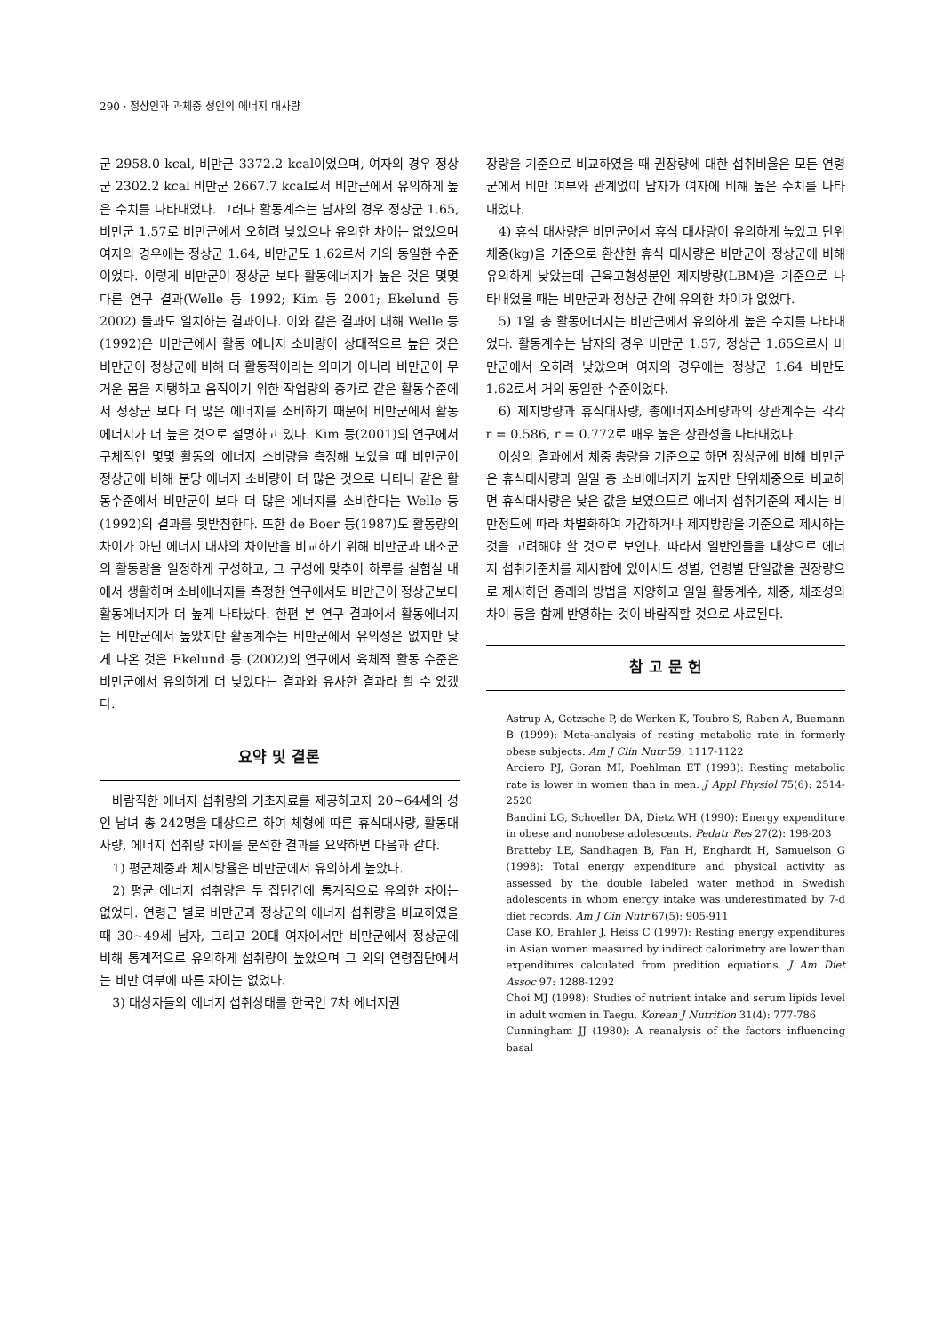290 · 정상인과 과체중 성인의 에너지 대사량
군 2958.0 kcal, 비만군 3372.2 kcal이었으며, 여자의 경우 정상군 2302.2 kcal 비만군 2667.7 kcal로서 비만군에서 유의하게 높은 수치를 나타내었다. 그러나 활동계수는 남자의 경우 정상군 1.65, 비만군 1.57로 비만군에서 오히려 낮았으나 유의한 차이는 없었으며 여자의 경우에는 정상군 1.64, 비만군도 1.62로서 거의 동일한 수준이었다. 이렇게 비만군이 정상군 보다 활동에너지가 높은 것은 몇몇 다른 연구 결과(Welle 등 1992; Kim 등 2001; Ekelund 등 2002) 들과도 일치하는 결과이다. 이와 같은 결과에 대해 Welle 등(1992)은 비만군에서 활동 에너지 소비량이 상대적으로 높은 것은 비만군이 정상군에 비해 더 활동적이라는 의미가 아니라 비만군이 무거운 몸을 지탱하고 움직이기 위한 작업량의 증가로 같은 활동수준에서 정상군 보다 더 많은 에너지를 소비하기 때문에 비만군에서 활동에너지가 더 높은 것으로 설명하고 있다. Kim 등(2001)의 연구에서 구체적인 몇몇 활동의 에너지 소비량을 측정해 보았을 때 비만군이 정상군에 비해 분당 에너지 소비량이 더 많은 것으로 나타나 같은 활동수준에서 비만군이 보다 더 많은 에너지를 소비한다는 Welle 등(1992)의 결과를 뒷받침한다. 또한 de Boer 등(1987)도 활동량의 차이가 아닌 에너지 대사의 차이만을 비교하기 위해 비만군과 대조군의 활동량을 일정하게 구성하고, 그 구성에 맞추어 하루를 실험실 내에서 생활하며 소비에너지를 측정한 연구에서도 비만군이 정상군보다 활동에너지가 더 높게 나타났다. 한편 본 연구 결과에서 활동에너지는 비만군에서 높았지만 활동계수는 비만군에서 유의성은 없지만 낮게 나온 것은 Ekelund 등 (2002)의 연구에서 육체적 활동 수준은 비만군에서 유의하게 더 낮았다는 결과와 유사한 결과라 할 수 있겠다.
요약 및 결론
바람직한 에너지 섭취량의 기초자료를 제공하고자 20~64세의 성인 남녀 총 242명을 대상으로 하여 체형에 따른 휴식대사량, 활동대사량, 에너지 섭취량 차이를 분석한 결과를 요약하면 다음과 같다.
1) 평균체중과 체지방율은 비만군에서 유의하게 높았다.
2) 평균 에너지 섭취량은 두 집단간에 통계적으로 유의한 차이는 없었다. 연령군 별로 비만군과 정상군의 에너지 섭취량을 비교하였을 때 30~49세 남자, 그리고 20대 여자에서만 비만군에서 정상군에 비해 통계적으로 유의하게 섭취량이 높았으며 그 외의 연령집단에서는 비만 여부에 따른 차이는 없었다.
3) 대상자들의 에너지 섭취상태를 한국인 7차 에너지권
장량을 기준으로 비교하였을 때 권장량에 대한 섭취비율은 모든 연령군에서 비만 여부와 관계없이 남자가 여자에 비해 높은 수치를 나타내었다.
4) 휴식 대사량은 비만군에서 휴식 대사량이 유의하게 높았고 단위 체중(kg)을 기준으로 환산한 휴식 대사량은 비만군이 정상군에 비해 유의하게 낮았는데 근육고형성분인 제지방량(LBM)을 기준으로 나타내었을 때는 비만군과 정상군 간에 유의한 차이가 없었다.
5) 1일 총 활동에너지는 비만군에서 유의하게 높은 수치를 나타내었다. 활동계수는 남자의 경우 비만군 1.57, 정상군 1.65으로서 비만군에서 오히려 낮았으며 여자의 경우에는 정상군 1.64 비만도 1.62로서 거의 동일한 수준이었다.
6) 제지방량과 휴식대사량, 총에너지소비량과의 상관계수는 각각 r = 0.586, r = 0.772로 매우 높은 상관성을 나타내었다.
이상의 결과에서 체중 총량을 기준으로 하면 정상군에 비해 비만군은 휴식대사량과 일일 총 소비에너지가 높지만 단위체중으로 비교하면 휴식대사량은 낮은 값을 보였으므로 에너지 섭취기준의 제시는 비만정도에 따라 차별화하여 가감하거나 제지방량을 기준으로 제시하는 것을 고려해야 할 것으로 보인다. 따라서 일반인들을 대상으로 에너지 섭취기준치를 제시함에 있어서도 성별, 연령별 단일값을 권장량으로 제시하던 종래의 방법을 지양하고 일일 활동계수, 체중, 체조성의 차이 등을 함께 반영하는 것이 바람직할 것으로 사료된다.
참 고 문 헌
Astrup A, Gotzsche P, de Werken K, Toubro S, Raben A, Buemann B (1999): Meta-analysis of resting metabolic rate in formerly obese subjects. Am J Clin Nutr 59: 1117-1122
Arciero PJ, Goran MI, Poehlman ET (1993): Resting metabolic rate is lower in women than in men. J Appl Physiol 75(6): 2514-2520
Bandini LG, Schoeller DA, Dietz WH (1990): Energy expenditure in obese and nonobese adolescents. Pedatr Res 27(2): 198-203
Bratteby LE, Sandhagen B, Fan H, Enghardt H, Samuelson G (1998): Total energy expenditure and physical activity as assessed by the double labeled water method in Swedish adolescents in whom energy intake was underestimated by 7-d diet records. Am J Cin Nutr 67(5): 905-911
Case KO, Brahler J. Heiss C (1997): Resting energy expenditures in Asian women measured by indirect calorimetry are lower than expenditures calculated from predition equations. J Am Diet Assoc 97: 1288-1292
Choi MJ (1998): Studies of nutrient intake and serum lipids level in adult women in Taegu. Korean J Nutrition 31(4): 777-786
Cunningham JJ (1980): A reanalysis of the factors influencing basal